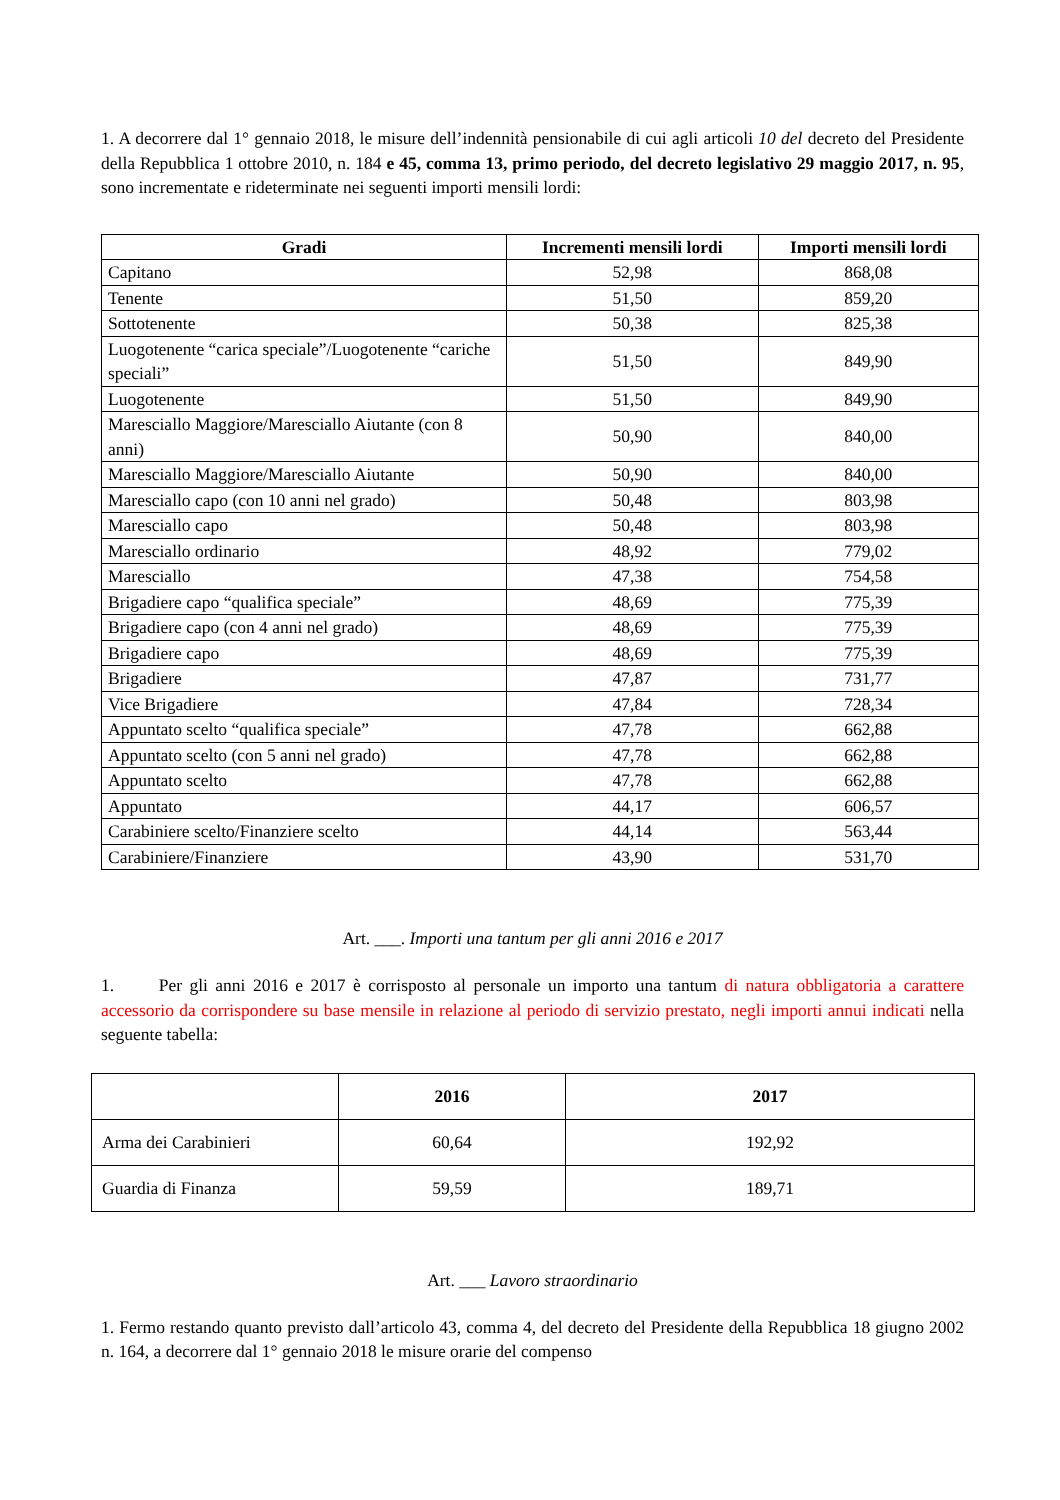1. A decorrere dal 1° gennaio 2018, le misure dell’indennità pensionabile di cui agli articoli 10 del decreto del Presidente della Repubblica 1 ottobre 2010, n. 184 e 45, comma 13, primo periodo, del decreto legislativo 29 maggio 2017, n. 95, sono incrementate e rideterminate nei seguenti importi mensili lordi:
| Gradi | Incrementi mensili lordi | Importi mensili lordi |
| --- | --- | --- |
| Capitano | 52,98 | 868,08 |
| Tenente | 51,50 | 859,20 |
| Sottotenente | 50,38 | 825,38 |
| Luogotenente “carica speciale”/Luogotenente “cariche speciali” | 51,50 | 849,90 |
| Luogotenente | 51,50 | 849,90 |
| Maresciallo Maggiore/Maresciallo Aiutante (con 8 anni) | 50,90 | 840,00 |
| Maresciallo Maggiore/Maresciallo Aiutante | 50,90 | 840,00 |
| Maresciallo capo (con 10 anni nel grado) | 50,48 | 803,98 |
| Maresciallo capo | 50,48 | 803,98 |
| Maresciallo ordinario | 48,92 | 779,02 |
| Maresciallo | 47,38 | 754,58 |
| Brigadiere capo “qualifica speciale” | 48,69 | 775,39 |
| Brigadiere capo (con 4 anni nel grado) | 48,69 | 775,39 |
| Brigadiere capo | 48,69 | 775,39 |
| Brigadiere | 47,87 | 731,77 |
| Vice Brigadiere | 47,84 | 728,34 |
| Appuntato scelto “qualifica speciale” | 47,78 | 662,88 |
| Appuntato scelto (con 5 anni nel grado) | 47,78 | 662,88 |
| Appuntato scelto | 47,78 | 662,88 |
| Appuntato | 44,17 | 606,57 |
| Carabiniere scelto/Finanziere scelto | 44,14 | 563,44 |
| Carabiniere/Finanziere | 43,90 | 531,70 |
Art. ___. Importi una tantum per gli anni 2016 e 2017
1. Per gli anni 2016 e 2017 è corrisposto al personale un importo una tantum di natura obbligatoria a carattere accessorio da corrispondere su base mensile in relazione al periodo di servizio prestato, negli importi annui indicati nella seguente tabella:
| | 2016 | 2017 |
| --- | --- | --- |
| Arma dei Carabinieri | 60,64 | 192,92 |
| Guardia di Finanza | 59,59 | 189,71 |
Art. ___ Lavoro straordinario
1. Fermo restando quanto previsto dall’articolo 43, comma 4, del decreto del Presidente della Repubblica 18 giugno 2002 n. 164, a decorrere dal 1° gennaio 2018 le misure orarie del compenso